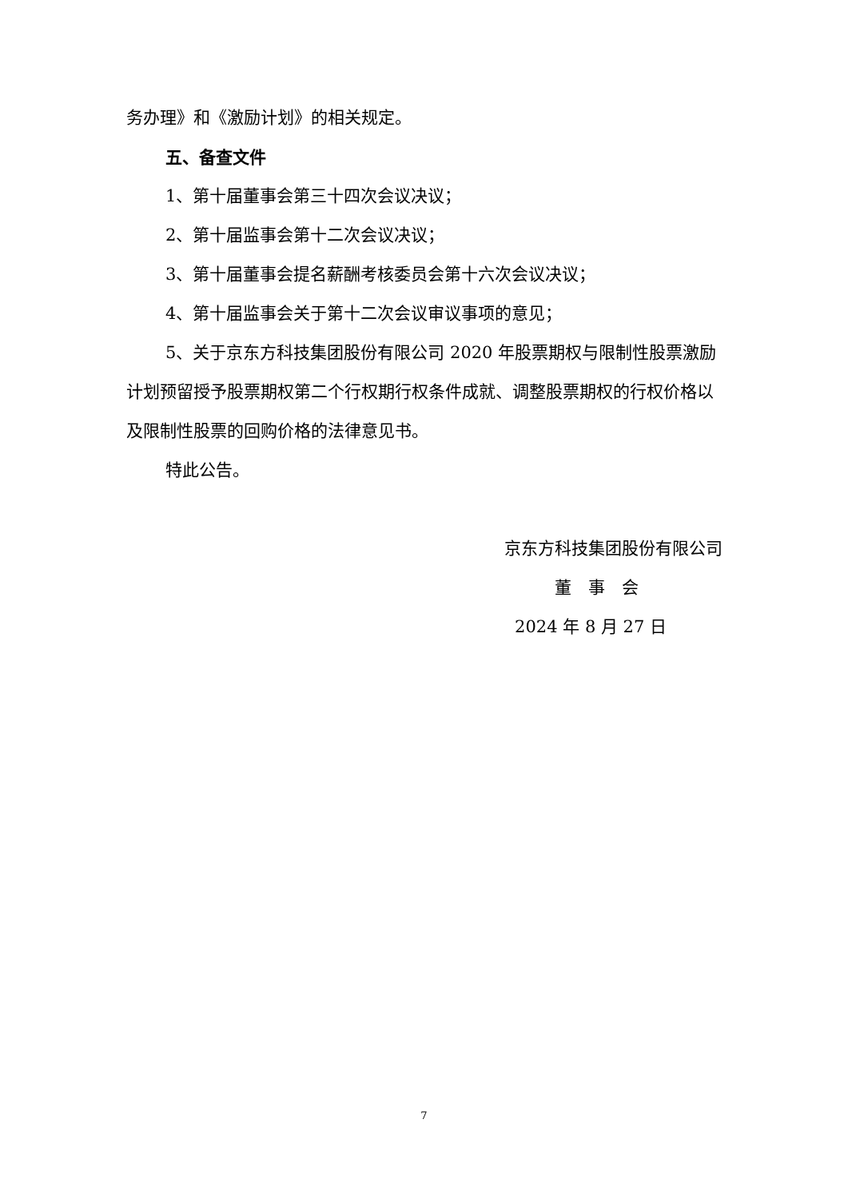务办理》和《激励计划》的相关规定。
五、备查文件
1、第十届董事会第三十四次会议决议；
2、第十届监事会第十二次会议决议；
3、第十届董事会提名薪酬考核委员会第十六次会议决议；
4、第十届监事会关于第十二次会议审议事项的意见；
5、关于京东方科技集团股份有限公司 2020 年股票期权与限制性股票激励计划预留授予股票期权第二个行权期行权条件成就、调整股票期权的行权价格以及限制性股票的回购价格的法律意见书。
特此公告。
京东方科技集团股份有限公司
董　事　会
2024 年 8 月 27 日
7